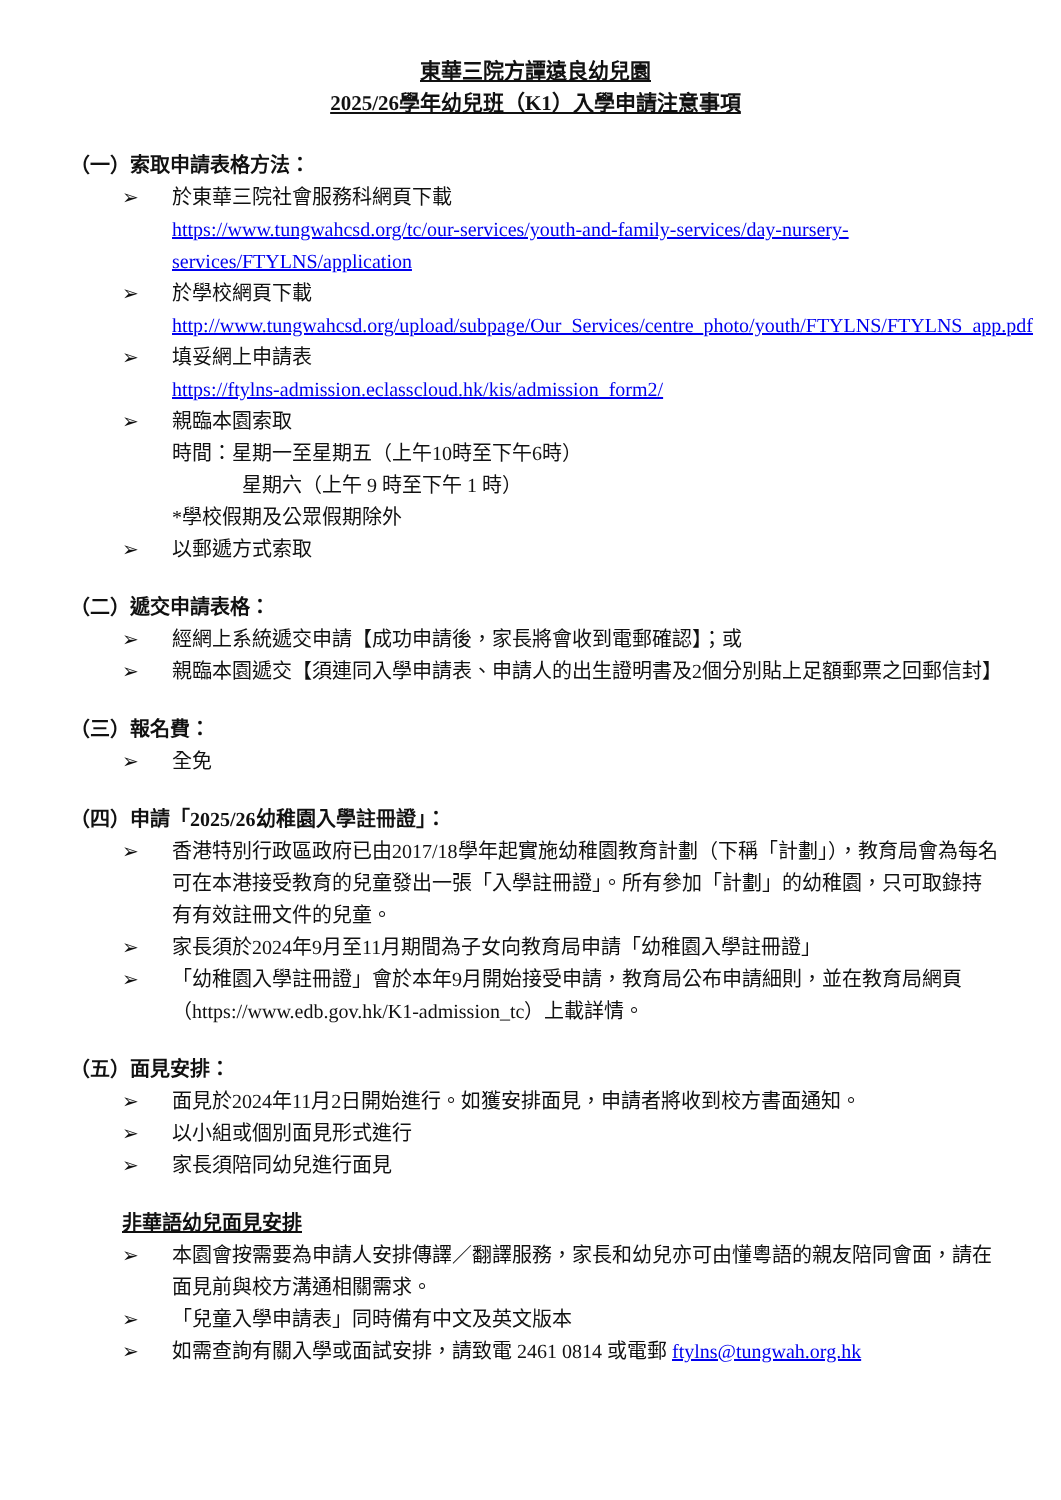東華三院方譚遠良幼兒園
2025/26學年幼兒班（K1）入學申請注意事項
（一）索取申請表格方法：
➢ 於東華三院社會服務科網頁下載
https://www.tungwahcsd.org/tc/our-services/youth-and-family-services/day-nursery-services/FTYLNS/application
➢ 於學校網頁下載
http://www.tungwahcsd.org/upload/subpage/Our_Services/centre_photo/youth/FTYLNS/FTYLNS_app.pdf
➢ 填妥網上申請表
https://ftylns-admission.eclasscloud.hk/kis/admission_form2/
➢ 親臨本園索取
時間：星期一至星期五（上午10時至下午6時）
星期六（上午 9 時至下午 1 時）
*學校假期及公眾假期除外
➢ 以郵遞方式索取
（二）遞交申請表格：
➢ 經網上系統遞交申請【成功申請後，家長將會收到電郵確認】；或
➢ 親臨本園遞交【須連同入學申請表、申請人的出生證明書及2個分別貼上足額郵票之回郵信封】
（三）報名費：
➢ 全免
（四）申請「2025/26幼稚園入學註冊證」：
➢ 香港特別行政區政府已由2017/18學年起實施幼稚園教育計劃（下稱「計劃」），教育局會為每名可在本港接受教育的兒童發出一張「入學註冊證」。所有參加「計劃」的幼稚園，只可取錄持有有效註冊文件的兒童。
➢ 家長須於2024年9月至11月期間為子女向教育局申請「幼稚園入學註冊證」
➢ 「幼稚園入學註冊證」會於本年9月開始接受申請，教育局公布申請細則，並在教育局網頁（https://www.edb.gov.hk/K1-admission_tc）上載詳情。
（五）面見安排：
➢ 面見於2024年11月2日開始進行。如獲安排面見，申請者將收到校方書面通知。
➢ 以小組或個別面見形式進行
➢ 家長須陪同幼兒進行面見
非華語幼兒面見安排
➢ 本園會按需要為申請人安排傳譯／翻譯服務，家長和幼兒亦可由懂粵語的親友陪同會面，請在面見前與校方溝通相關需求。
➢ 「兒童入學申請表」同時備有中文及英文版本
➢ 如需查詢有關入學或面試安排，請致電 2461 0814 或電郵 ftylns@tungwah.org.hk